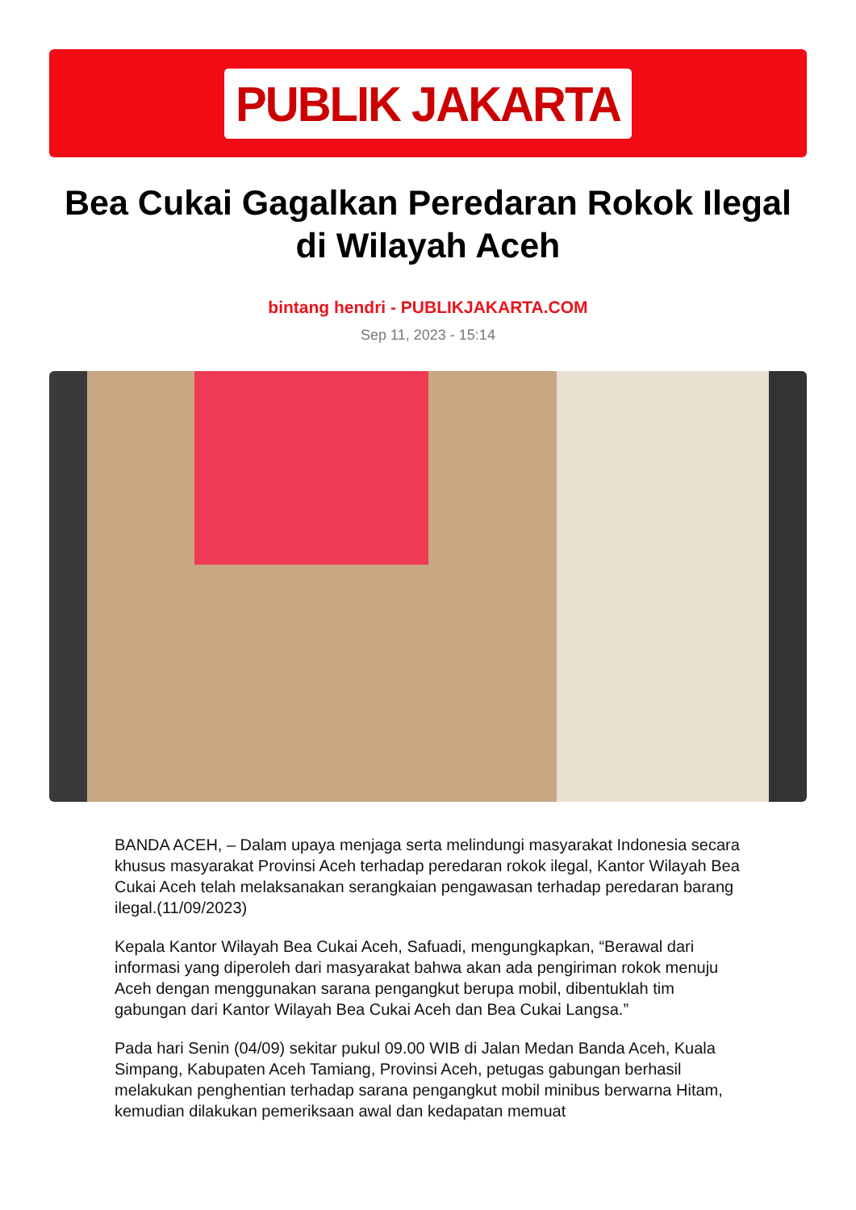PUBLIK JAKARTA
Bea Cukai Gagalkan Peredaran Rokok Ilegal di Wilayah Aceh
bintang hendri - PUBLIKJAKARTA.COM
Sep 11, 2023 - 15:14
BANDA ACEH, – Dalam upaya menjaga serta melindungi masyarakat Indonesia secara khusus masyarakat Provinsi Aceh terhadap peredaran rokok ilegal, Kantor Wilayah Bea Cukai Aceh telah melaksanakan serangkaian pengawasan terhadap peredaran barang ilegal.(11/09/2023)
Kepala Kantor Wilayah Bea Cukai Aceh, Safuadi, mengungkapkan, “Berawal dari informasi yang diperoleh dari masyarakat bahwa akan ada pengiriman rokok menuju Aceh dengan menggunakan sarana pengangkut berupa mobil, dibentuklah tim gabungan dari Kantor Wilayah Bea Cukai Aceh dan Bea Cukai Langsa.”
Pada hari Senin (04/09) sekitar pukul 09.00 WIB di Jalan Medan Banda Aceh, Kuala Simpang, Kabupaten Aceh Tamiang, Provinsi Aceh, petugas gabungan berhasil melakukan penghentian terhadap sarana pengangkut mobil minibus berwarna Hitam, kemudian dilakukan pemeriksaan awal dan kedapatan memuat